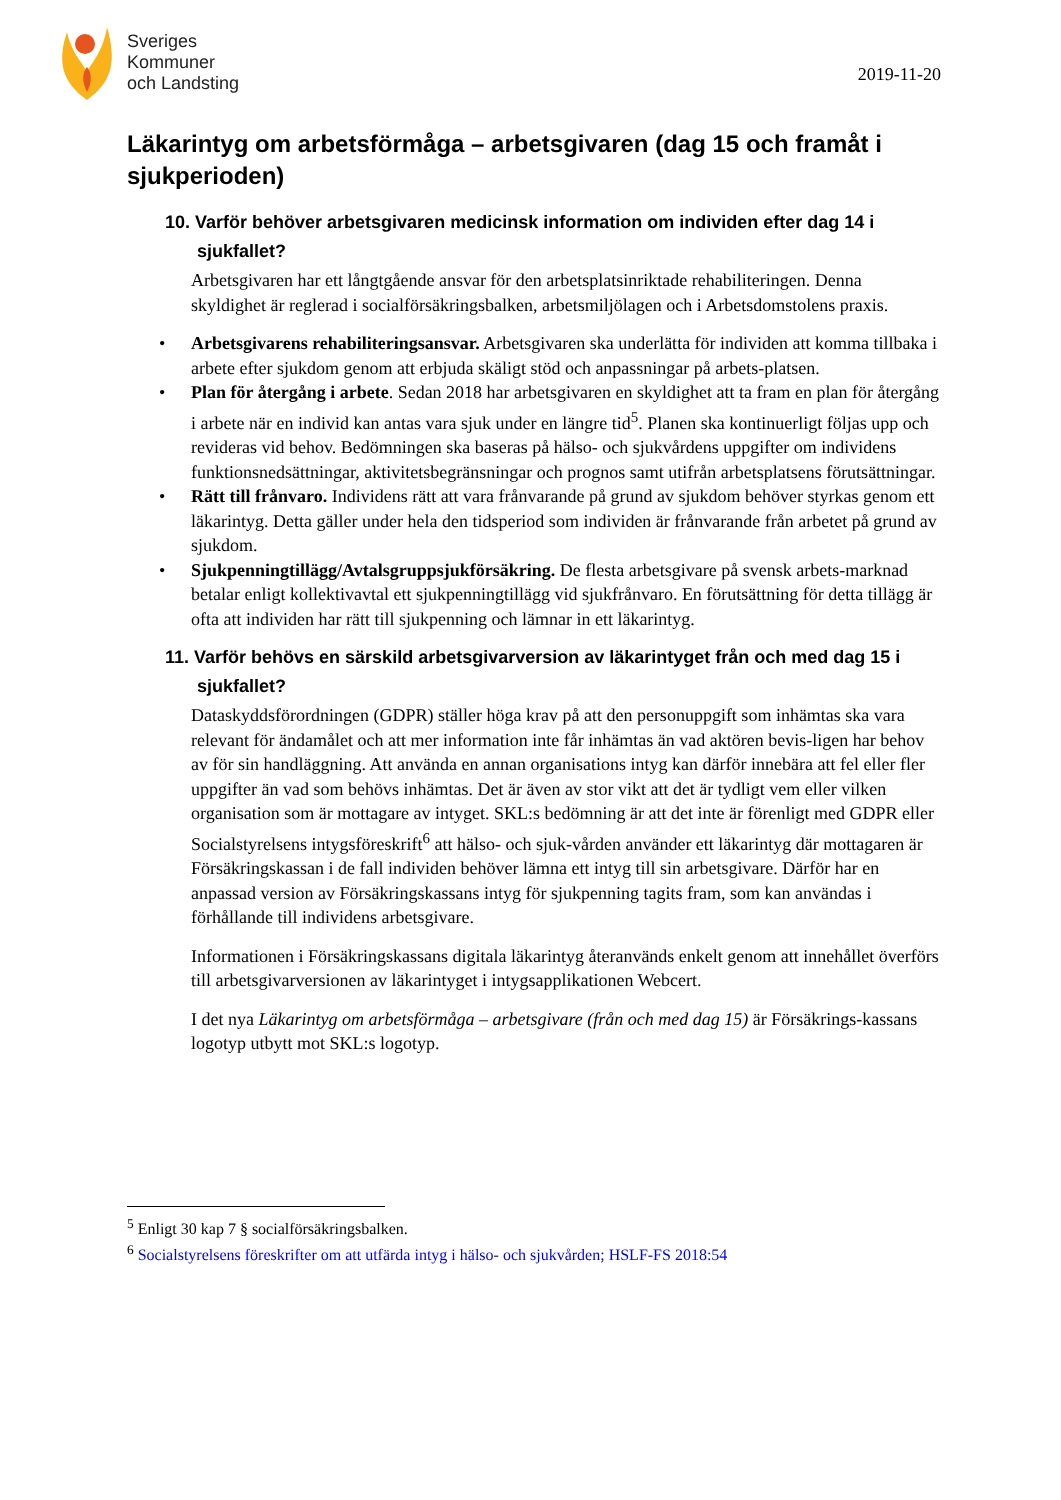Sveriges
Kommuner
och Landsting
2019-11-20
Läkarintyg om arbetsförmåga – arbetsgivaren (dag 15 och framåt i sjukperioden)
10. Varför behöver arbetsgivaren medicinsk information om individen efter dag 14 i sjukfallet?
Arbetsgivaren har ett långtgående ansvar för den arbetsplatsinriktade rehabiliteringen. Denna skyldighet är reglerad i socialförsäkringsbalken, arbetsmiljölagen och i Arbetsdomstolens praxis.
• Arbetsgivarens rehabiliteringsansvar. Arbetsgivaren ska underlätta för individen att komma tillbaka i arbete efter sjukdom genom att erbjuda skäligt stöd och anpassningar på arbets-platsen.
• Plan för återgång i arbete. Sedan 2018 har arbetsgivaren en skyldighet att ta fram en plan för återgång i arbete när en individ kan antas vara sjuk under en längre tid<sup>5</sup>. Planen ska kontinuerligt följas upp och revideras vid behov. Bedömningen ska baseras på hälso- och sjukvårdens uppgifter om individens funktionsnedsättningar, aktivitetsbegränsningar och prognos samt utifrån arbetsplatsens förutsättningar.
• Rätt till frånvaro. Individens rätt att vara frånvarande på grund av sjukdom behöver styrkas genom ett läkarintyg. Detta gäller under hela den tidsperiod som individen är frånvarande från arbetet på grund av sjukdom.
• Sjukpenningtillägg/Avtalsgruppsjukförsäkring. De flesta arbetsgivare på svensk arbets-marknad betalar enligt kollektivavtal ett sjukpenningtillägg vid sjukfrånvaro. En förutsättning för detta tillägg är ofta att individen har rätt till sjukpenning och lämnar in ett läkarintyg.
11. Varför behövs en särskild arbetsgivarversion av läkarintyget från och med dag 15 i sjukfallet?
Dataskyddsförordningen (GDPR) ställer höga krav på att den personuppgift som inhämtas ska vara relevant för ändamålet och att mer information inte får inhämtas än vad aktören bevis-ligen har behov av för sin handläggning. Att använda en annan organisations intyg kan därför innebära att fel eller fler uppgifter än vad som behövs inhämtas. Det är även av stor vikt att det är tydligt vem eller vilken organisation som är mottagare av intyget. SKL:s bedömning är att det inte är förenligt med GDPR eller Socialstyrelsens intygsföreskrift<sup>6</sup> att hälso- och sjuk-vården använder ett läkarintyg där mottagaren är Försäkringskassan i de fall individen behöver lämna ett intyg till sin arbetsgivare. Därför har en anpassad version av Försäkringskassans intyg för sjukpenning tagits fram, som kan användas i förhållande till individens arbetsgivare.
Informationen i Försäkringskassans digitala läkarintyg återanvänds enkelt genom att innehållet överförs till arbetsgivarversionen av läkarintyget i intygsapplikationen Webcert.
I det nya Läkarintyg om arbetsförmåga – arbetsgivare (från och med dag 15) är Försäkrings-kassans logotyp utbytt mot SKL:s logotyp.
<sup>5</sup> Enligt 30 kap 7 § socialförsäkringsbalken.
<sup>6</sup> Socialstyrelsens föreskrifter om att utfärda intyg i hälso- och sjukvården; HSLF-FS 2018:54